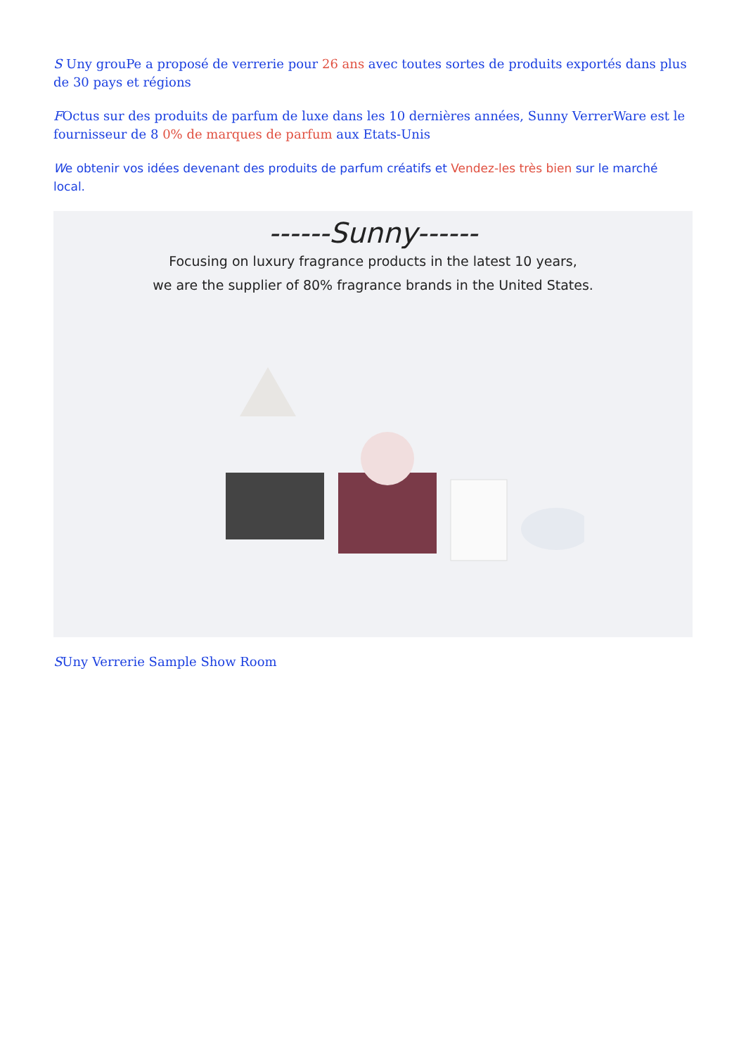S Uny grouPe a proposé de verrerie pour 26 ans avec toutes sortes de produits exportés dans plus de 30 pays et régions
FOctus sur des produits de parfum de luxe dans les 10 dernières années, Sunny VerrerWare est le fournisseur de 8 0% de marques de parfum aux Etats-Unis
We obtenir vos idées devenant des produits de parfum créatifs et Vendez-les très bien sur le marché local.
------Sunny------
Focusing on luxury fragrance products in the latest 10 years,
we are the supplier of 80% fragrance brands in the United States.
SUny Verrerie Sample Show Room